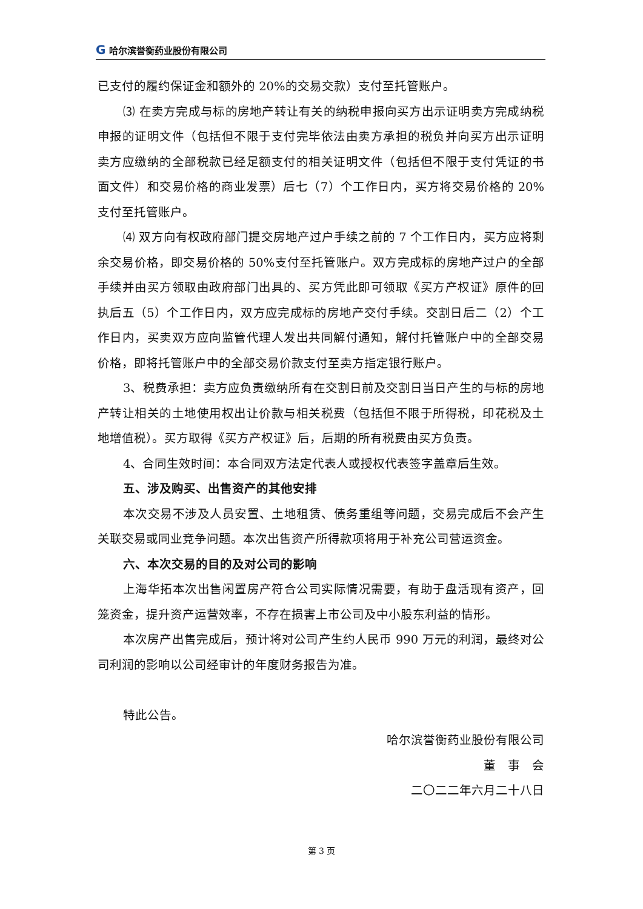G 哈尔滨誉衡药业股份有限公司
已支付的履约保证金和额外的 20%的交易交款）支付至托管账户。
⑶ 在卖方完成与标的房地产转让有关的纳税申报向买方出示证明卖方完成纳税申报的证明文件（包括但不限于支付完毕依法由卖方承担的税负并向买方出示证明卖方应缴纳的全部税款已经足额支付的相关证明文件（包括但不限于支付凭证的书面文件）和交易价格的商业发票）后七（7）个工作日内，买方将交易价格的 20%支付至托管账户。
⑷ 双方向有权政府部门提交房地产过户手续之前的 7 个工作日内，买方应将剩余交易价格，即交易价格的 50%支付至托管账户。双方完成标的房地产过户的全部手续并由买方领取由政府部门出具的、买方凭此即可领取《买方产权证》原件的回执后五（5）个工作日内，双方应完成标的房地产交付手续。交割日后二（2）个工作日内，买卖双方应向监管代理人发出共同解付通知，解付托管账户中的全部交易价格，即将托管账户中的全部交易价款支付至卖方指定银行账户。
3、税费承担：卖方应负责缴纳所有在交割日前及交割日当日产生的与标的房地产转让相关的土地使用权出让价款与相关税费（包括但不限于所得税，印花税及土地增值税）。买方取得《买方产权证》后，后期的所有税费由买方负责。
4、合同生效时间：本合同双方法定代表人或授权代表签字盖章后生效。
五、涉及购买、出售资产的其他安排
本次交易不涉及人员安置、土地租赁、债务重组等问题，交易完成后不会产生关联交易或同业竞争问题。本次出售资产所得款项将用于补充公司营运资金。
六、本次交易的目的及对公司的影响
上海华拓本次出售闲置房产符合公司实际情况需要，有助于盘活现有资产，回笼资金，提升资产运营效率，不存在损害上市公司及中小股东利益的情形。
本次房产出售完成后，预计将对公司产生约人民币 990 万元的利润，最终对公司利润的影响以公司经审计的年度财务报告为准。
特此公告。
哈尔滨誉衡药业股份有限公司
董　事　会
二〇二二年六月二十八日
第 3 页